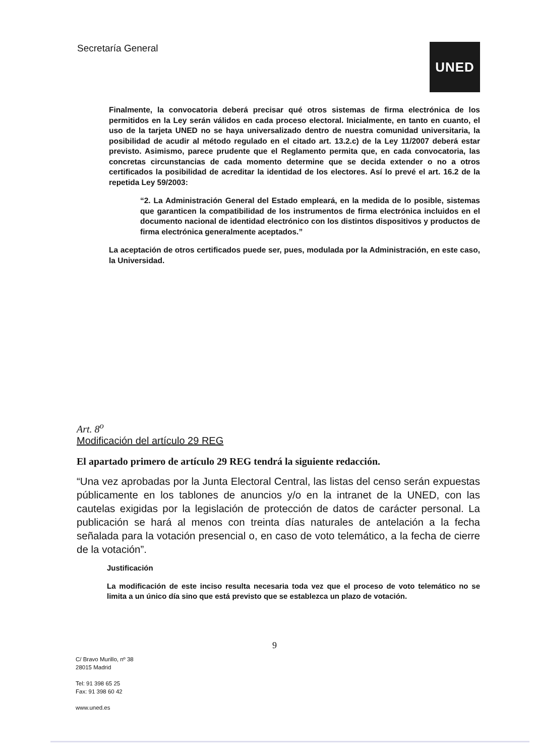Secretaría General UNED
Finalmente, la convocatoria deberá precisar qué otros sistemas de firma electrónica de los permitidos en la Ley serán válidos en cada proceso electoral. Inicialmente, en tanto en cuanto, el uso de la tarjeta UNED no se haya universalizado dentro de nuestra comunidad universitaria, la posibilidad de acudir al método regulado en el citado art. 13.2.c) de la Ley 11/2007 deberá estar previsto. Asimismo, parece prudente que el Reglamento permita que, en cada convocatoria, las concretas circunstancias de cada momento determine que se decida extender o no a otros certificados la posibilidad de acreditar la identidad de los electores. Así lo prevé el art. 16.2 de la repetida Ley 59/2003:
“2. La Administración General del Estado empleará, en la medida de lo posible, sistemas que garanticen la compatibilidad de los instrumentos de firma electrónica incluidos en el documento nacional de identidad electrónico con los distintos dispositivos y productos de firma electrónica generalmente aceptados.”
La aceptación de otros certificados puede ser, pues, modulada por la Administración, en este caso, la Universidad.
Art. 8<sup>o</sup>
Modificación del artículo 29 REG
El apartado primero de artículo 29 REG tendrá la siguiente redacción.
“Una vez aprobadas por la Junta Electoral Central, las listas del censo serán expuestas públicamente en los tablones de anuncios y/o en la intranet de la UNED, con las cautelas exigidas por la legislación de protección de datos de carácter personal. La publicación se hará al menos con treinta días naturales de antelación a la fecha señalada para la votación presencial o, en caso de voto telemático, a la fecha de cierre de la votación”.
Justificación
La modificación de este inciso resulta necesaria toda vez que el proceso de voto telemático no se limita a un único día sino que está previsto que se establezca un plazo de votación.
9
C/ Bravo Murillo, nº 38
28015 Madrid
Tel: 91 398 65 25
Fax: 91 398 60 42
www.uned.es